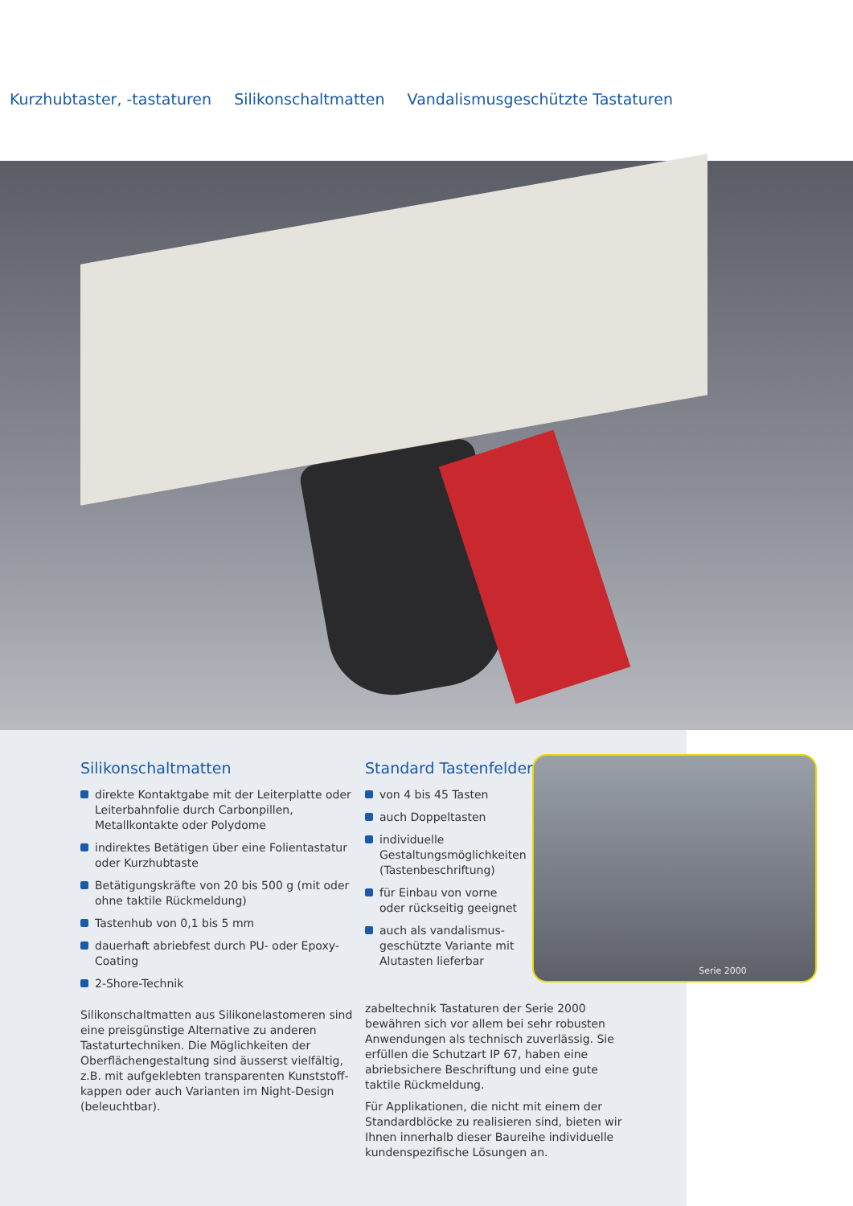Kurzhubtaster, -tastaturen Silikonschaltmatten Vandalismusgeschützte Tastaturen
Silikonschaltmatten
direkte Kontaktgabe mit der Leiterplatte oder Leiterbahnfolie durch Carbonpillen, Metallkontakte oder Polydome
indirektes Betätigen über eine Folientastatur oder Kurzhubtaste
Betätigungskräfte von 20 bis 500 g (mit oder ohne taktile Rückmeldung)
Tastenhub von 0,1 bis 5 mm
dauerhaft abriebfest durch PU- oder Epoxy-Coating
2-Shore-Technik
Silikonschaltmatten aus Silikonelastomeren sind eine preisgünstige Alternative zu anderen Tastaturtechniken. Die Möglichkeiten der Oberflächengestaltung sind äusserst vielfältig, z.B. mit aufgeklebten transparenten Kunststoff-kappen oder auch Varianten im Night-Design (beleuchtbar).
Standard Tastenfelder
von 4 bis 45 Tasten
auch Doppeltasten
individuelle Gestaltungsmöglichkeiten (Tastenbeschriftung)
für Einbau von vorne oder rückseitig geeignet
auch als vandalismus-geschützte Variante mit Alutasten lieferbar
zabeltechnik Tastaturen der Serie 2000 bewähren sich vor allem bei sehr robusten Anwendungen als technisch zuverlässig. Sie erfüllen die Schutzart IP 67, haben eine abriebsichere Beschriftung und eine gute taktile Rückmeldung.
Für Applikationen, die nicht mit einem der Standardblöcke zu realisieren sind, bieten wir Ihnen innerhalb dieser Baureihe individuelle kundenspezifische Lösungen an.
Serie 2000